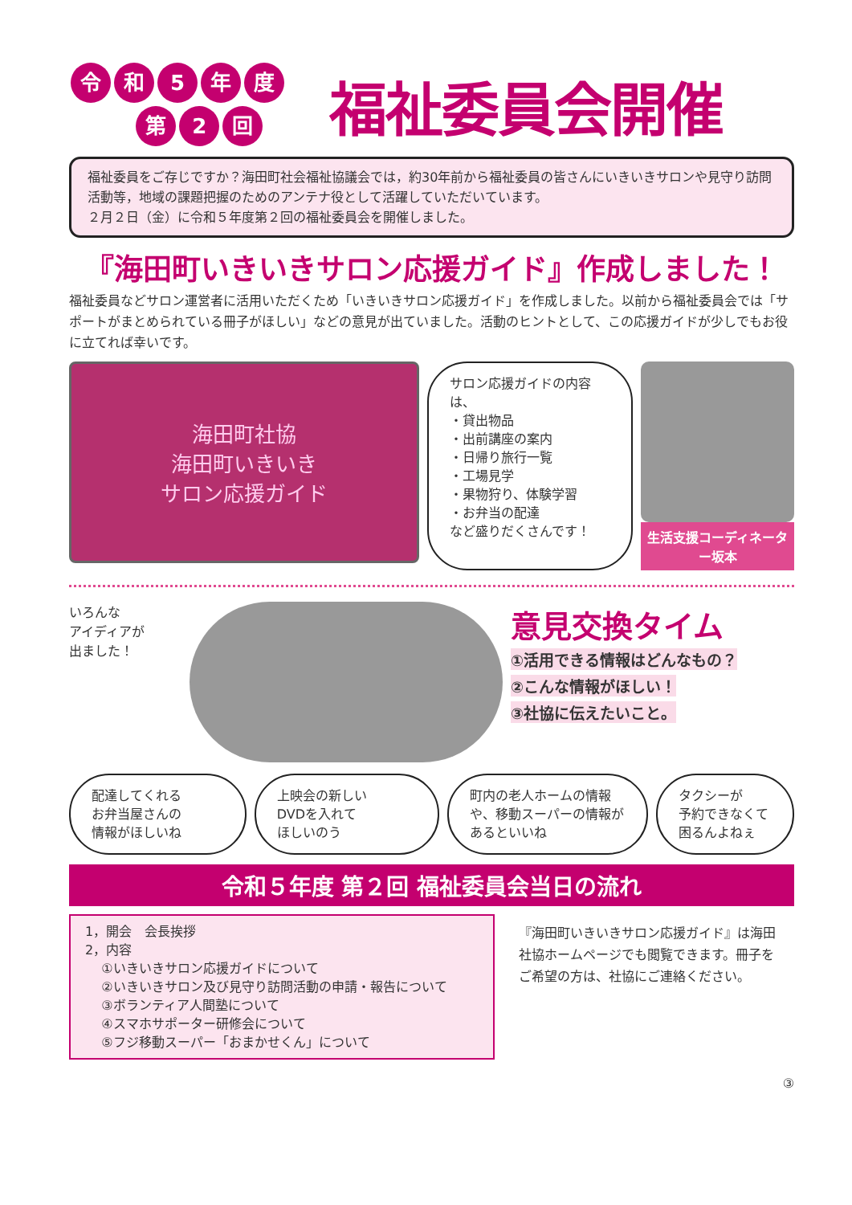令和 5 年度
第 2 回
福祉委員会開催
福祉委員をご存じですか？海田町社会福祉協議会では，約30年前から福祉委員の皆さんにいきいきサロンや見守り訪問活動等，地域の課題把握のためのアンテナ役として活躍していただいています。
２月２日（金）に令和５年度第２回の福祉委員会を開催しました。
『海田町いきいきサロン応援ガイド』作成しました！
福祉委員などサロン運営者に活用いただくため「いきいきサロン応援ガイド」を作成しました。以前から福祉委員会では「サポートがまとめられている冊子がほしい」などの意見が出ていました。活動のヒントとして、この応援ガイドが少しでもお役に立てれば幸いです。
海田町社協
海田町いきいき
サロン応援ガイド
サロン応援ガイドの内容は、
・貸出物品
・出前講座の案内
・日帰り旅行一覧
・工場見学
・果物狩り、体験学習
・お弁当の配達
など盛りだくさんです！
生活支援コーディネーター坂本
いろんな
アイディアが
出ました！
意見交換タイム
①活用できる情報はどんなもの？
②こんな情報がほしい！
③社協に伝えたいこと。
配達してくれる
お弁当屋さんの
情報がほしいね
上映会の新しい
DVDを入れて
ほしいのう
町内の老人ホームの情報や、移動スーパーの情報があるといいね
タクシーが
予約できなくて
困るんよねぇ
令和５年度 第２回 福祉委員会当日の流れ
1，開会　会長挨拶
2，内容
①いきいきサロン応援ガイドについて
②いきいきサロン及び見守り訪問活動の申請・報告について
③ボランティア人間塾について
④スマホサポーター研修会について
⑤フジ移動スーパー「おまかせくん」について
『海田町いきいきサロン応援ガイド』は海田社協ホームページでも閲覧できます。冊子をご希望の方は、社協にご連絡ください。
③